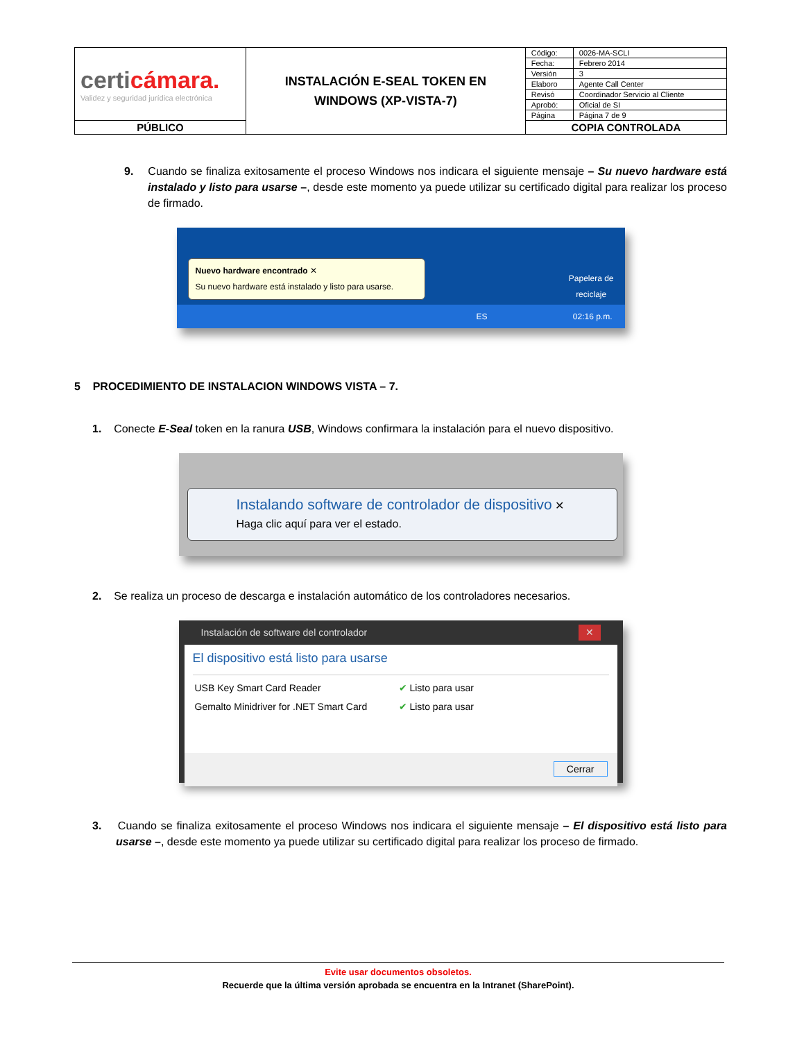| certi cámara. Validez y seguridad jurídica electrónica | INSTALACIÓN E-SEAL TOKEN EN WINDOWS (XP-VISTA-7) | Código: | 0026-MA-SCLI |
| | | Fecha: | Febrero 2014 |
| | | Versión | 3 |
| | | Elaboro | Agente Call Center |
| | | Revisó | Coordinador Servicio al Cliente |
| | | Aprobó: | Oficial de SI |
| | | Página | Página 7 de 9 |
| PÚBLICO | | COPIA CONTROLADA | |
9. Cuando se finaliza exitosamente el proceso Windows nos indicara el siguiente mensaje – Su nuevo hardware está instalado y listo para usarse –, desde este momento ya puede utilizar su certificado digital para realizar los proceso de firmado.
Nuevo hardware encontrado ✕
Su nuevo hardware está instalado y listo para usarse.
Papelera de
reciclaje
ES 02:16 p.m.
5 PROCEDIMIENTO DE INSTALACION WINDOWS VISTA – 7.
1. Conecte E-Seal token en la ranura USB, Windows confirmara la instalación para el nuevo dispositivo.
Instalando software de controlador de dispositivo ✕
Haga clic aquí para ver el estado.
2. Se realiza un proceso de descarga e instalación automático de los controladores necesarios.
Instalación de software del controlador ✕
El dispositivo está listo para usarse
| USB Key Smart Card Reader | ✔ Listo para usar |
| Gemalto Minidriver for .NET Smart Card | ✔ Listo para usar |
Cerrar
3. Cuando se finaliza exitosamente el proceso Windows nos indicara el siguiente mensaje – El dispositivo está listo para usarse –, desde este momento ya puede utilizar su certificado digital para realizar los proceso de firmado.
Evite usar documentos obsoletos.
Recuerde que la última versión aprobada se encuentra en la Intranet (SharePoint).